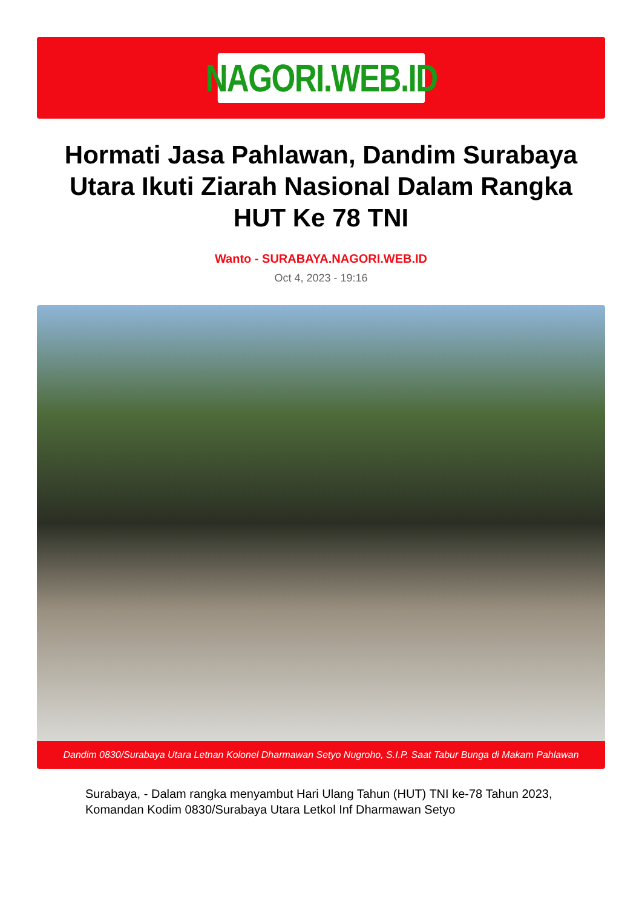NAGORI.WEB.ID
Hormati Jasa Pahlawan, Dandim Surabaya Utara Ikuti Ziarah Nasional Dalam Rangka HUT Ke 78 TNI
Wanto - SURABAYA.NAGORI.WEB.ID
Oct 4, 2023 - 19:16
Dandim 0830/Surabaya Utara Letnan Kolonel Dharmawan Setyo Nugroho, S.I.P. Saat Tabur Bunga di Makam Pahlawan
Surabaya, - Dalam rangka menyambut Hari Ulang Tahun (HUT) TNI ke-78 Tahun 2023, Komandan Kodim 0830/Surabaya Utara Letkol Inf Dharmawan Setyo